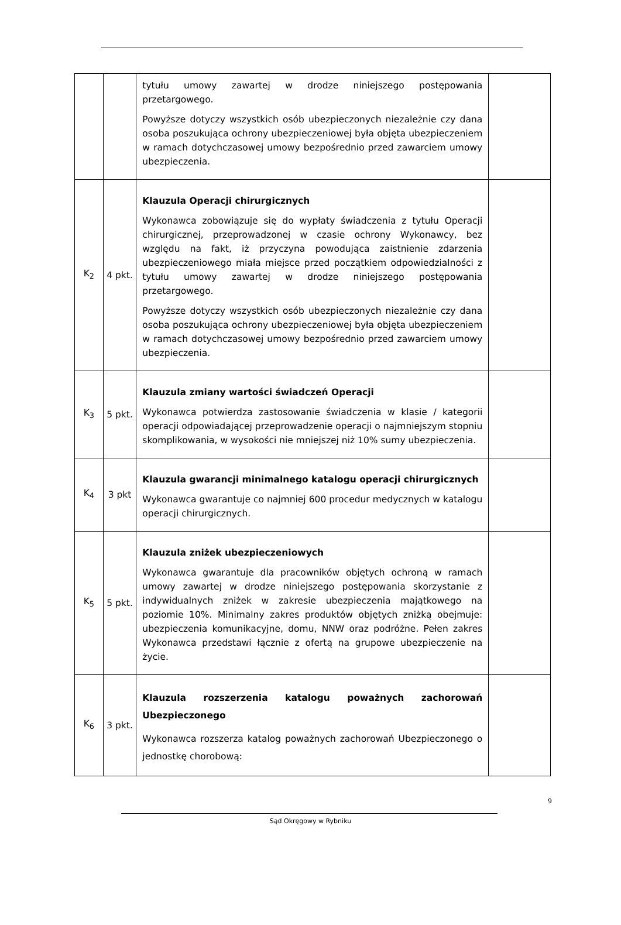| | | tytułu umowy zawartej w drodze niniejszego postępowania przetargowego. Powyższe dotyczy wszystkich osób ubezpieczonych niezależnie czy dana osoba poszukująca ochrony ubezpieczeniowej była objęta ubezpieczeniem w ramach dotychczasowej umowy bezpośrednio przed zawarciem umowy ubezpieczenia. | |
| K<sub>2</sub> | 4 pkt. | Klauzula Operacji chirurgicznych Wykonawca zobowiązuje się do wypłaty świadczenia z tytułu Operacji chirurgicznej, przeprowadzonej w czasie ochrony Wykonawcy, bez względu na fakt, iż przyczyna powodująca zaistnienie zdarzenia ubezpieczeniowego miała miejsce przed początkiem odpowiedzialności z tytułu umowy zawartej w drodze niniejszego postępowania przetargowego. Powyższe dotyczy wszystkich osób ubezpieczonych niezależnie czy dana osoba poszukująca ochrony ubezpieczeniowej była objęta ubezpieczeniem w ramach dotychczasowej umowy bezpośrednio przed zawarciem umowy ubezpieczenia. | |
| K<sub>3</sub> | 5 pkt. | Klauzula zmiany wartości świadczeń Operacji Wykonawca potwierdza zastosowanie świadczenia w klasie / kategorii operacji odpowiadającej przeprowadzenie operacji o najmniejszym stopniu skomplikowania, w wysokości nie mniejszej niż 10% sumy ubezpieczenia. | |
| K<sub>4</sub> | 3 pkt | Klauzula gwarancji minimalnego katalogu operacji chirurgicznych Wykonawca gwarantuje co najmniej 600 procedur medycznych w katalogu operacji chirurgicznych. | |
| K<sub>5</sub> | 5 pkt. | Klauzula zniżek ubezpieczeniowych Wykonawca gwarantuje dla pracowników objętych ochroną w ramach umowy zawartej w drodze niniejszego postępowania skorzystanie z indywidualnych zniżek w zakresie ubezpieczenia majątkowego na poziomie 10%. Minimalny zakres produktów objętych zniżką obejmuje: ubezpieczenia komunikacyjne, domu, NNW oraz podróżne. Pełen zakres Wykonawca przedstawi łącznie z ofertą na grupowe ubezpieczenie na życie. | |
| K<sub>6</sub> | 3 pkt. | Klauzula rozszerzenia katalogu poważnych zachorowań Ubezpieczonego Wykonawca rozszerza katalog poważnych zachorowań Ubezpieczonego o jednostkę chorobową: | |
9
Sąd Okręgowy w Rybniku